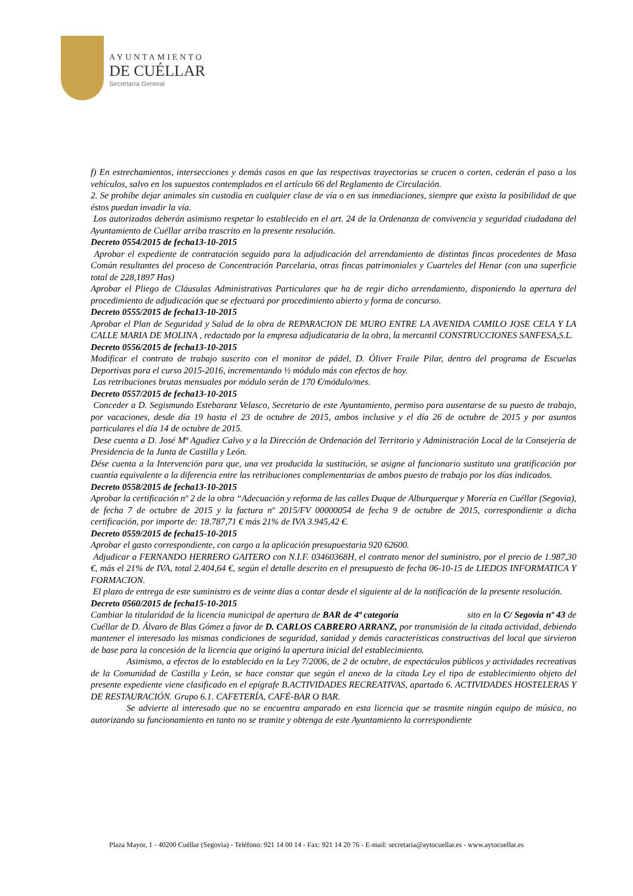AYUNTAMIENTO
DE CUÉLLAR
Secretaría General
f) En estrechamientos, intersecciones y demás casos en que las respectivas trayectorias se crucen o corten, cederán el paso a los vehículos, salvo en los supuestos contemplados en el artículo 66 del Reglamento de Circulación.
2. Se prohíbe dejar animales sin custodia en cualquier clase de vía o en sus inmediaciones, siempre que exista la posibilidad de que éstos puedan invadir la vía.
Los autorizados deberán asimismo respetar lo establecido en el art. 24 de la Ordenanza de convivencia y seguridad ciudadana del Ayuntamiento de Cuéllar arriba trascrito en la presente resolución.
Decreto 0554/2015 de fecha13-10-2015
Aprobar el expediente de contratación seguido para la adjudicación del arrendamiento de distintas fincas procedentes de Masa Común resultantes del proceso de Concentración Parcelaria, otras fincas patrimoniales y Cuarteles del Henar (con una superficie total de 228,1897 Has)
Aprobar el Pliego de Cláusulas Administrativas Particulares que ha de regir dicho arrendamiento, disponiendo la apertura del procedimiento de adjudicación que se efectuará por procedimiento abierto y forma de concurso.
Decreto 0555/2015 de fecha13-10-2015
Aprobar el Plan de Seguridad y Salud de la obra de REPARACION DE MURO ENTRE LA AVENIDA CAMILO JOSE CELA Y LA CALLE MARIA DE MOLINA , redactado por la empresa adjudicataria de la obra, la mercantil CONSTRUCCIONES SANFESA,S.L.
Decreto 0556/2015 de fecha13-10-2015
Modificar el contrato de trabajo suscrito con el monitor de pádel, D. Óliver Fraile Pilar, dentro del programa de Escuelas Deportivas para el curso 2015-2016, incrementando ½ módulo más con efectos de hoy.
Las retribuciones brutas mensuales por módulo serán de 170 €/módulo/mes.
Decreto 0557/2015 de fecha13-10-2015
Conceder a D. Segismundo Estebaranz Velasco, Secretario de este Ayuntamiento, permiso para ausentarse de su puesto de trabajo, por vacaciones, desde día 19 hasta el 23 de octubre de 2015, ambos inclusive y el día 26 de octubre de 2015 y por asuntos particulares el día 14 de octubre de 2015.
Dese cuenta a D. José Mª Agudiez Calvo y a la Dirección de Ordenación del Territorio y Administración Local de la Consejería de Presidencia de la Junta de Castilla y León.
Dése cuenta a la Intervención para que, una vez producida la sustitución, se asigne al funcionario sustituto una gratificación por cuantía equivalente a la diferencia entre las retribuciones complementarias de ambos puesto de trabajo por los días indicados.
Decreto 0558/2015 de fecha13-10-2015
Aprobar la certificación nº 2 de la obra “Adecuación y reforma de las calles Duque de Alburquerque y Morería en Cuéllar (Segovia), de fecha 7 de octubre de 2015 y la factura nº 2015/FV 00000054 de fecha 9 de octubre de 2015, correspondiente a dicha certificación, por importe de: 18.787,71 € más 21% de IVA 3.945,42 €.
Decreto 0559/2015 de fecha15-10-2015
Aprobar el gasto correspondiente, con cargo a la aplicación presupuestaria 920 62600.
Adjudicar a FERNANDO HERRERO GAITERO con N.I.F. 03460368H, el contrato menor del suministro, por el precio de 1.987,30 €, más el 21% de IVA, total 2.404,64 €, según el detalle descrito en el presupuesto de fecha 06-10-15 de LIEDOS INFORMATICA Y FORMACION.
El plazo de entrega de este suministro es de veinte días a contar desde el siguiente al de la notificación de la presente resolución.
Decreto 0560/2015 de fecha15-10-2015
Cambiar la titularidad de la licencia municipal de apertura de BAR de 4ª categoría sito en la C/ Segovia nº 43 de Cuéllar de D. Álvaro de Blas Gómez a favor de D. CARLOS CABRERO ARRANZ, por transmisión de la citada actividad, debiendo mantener el interesado las mismas condiciones de seguridad, sanidad y demás características constructivas del local que sirvieron de base para la concesión de la licencia que originó la apertura inicial del establecimiento.
Asimismo, a efectos de lo establecido en la Ley 7/2006, de 2 de octubre, de espectáculos públicos y actividades recreativas de la Comunidad de Castilla y León, se hace constar que según el anexo de la citada Ley el tipo de establecimiento objeto del presente expediente viene clasificado en el epígrafe B.ACTIVIDADES RECREATIVAS, apartado 6. ACTIVIDADES HOSTELERAS Y DE RESTAURACIÓN. Grupo 6.1. CAFETERÍA, CAFÉ-BAR O BAR.
Se advierte al interesado que no se encuentra amparado en esta licencia que se trasmite ningún equipo de música, no autorizando su funcionamiento en tanto no se tramite y obtenga de este Ayuntamiento la correspondiente
Plaza Mayor, 1 - 40200 Cuéllar (Segovia) - Teléfono: 921 14 00 14 - Fax: 921 14 20 76 - E-mail: secretaria@aytocuellar.es - www.aytocuellar.es